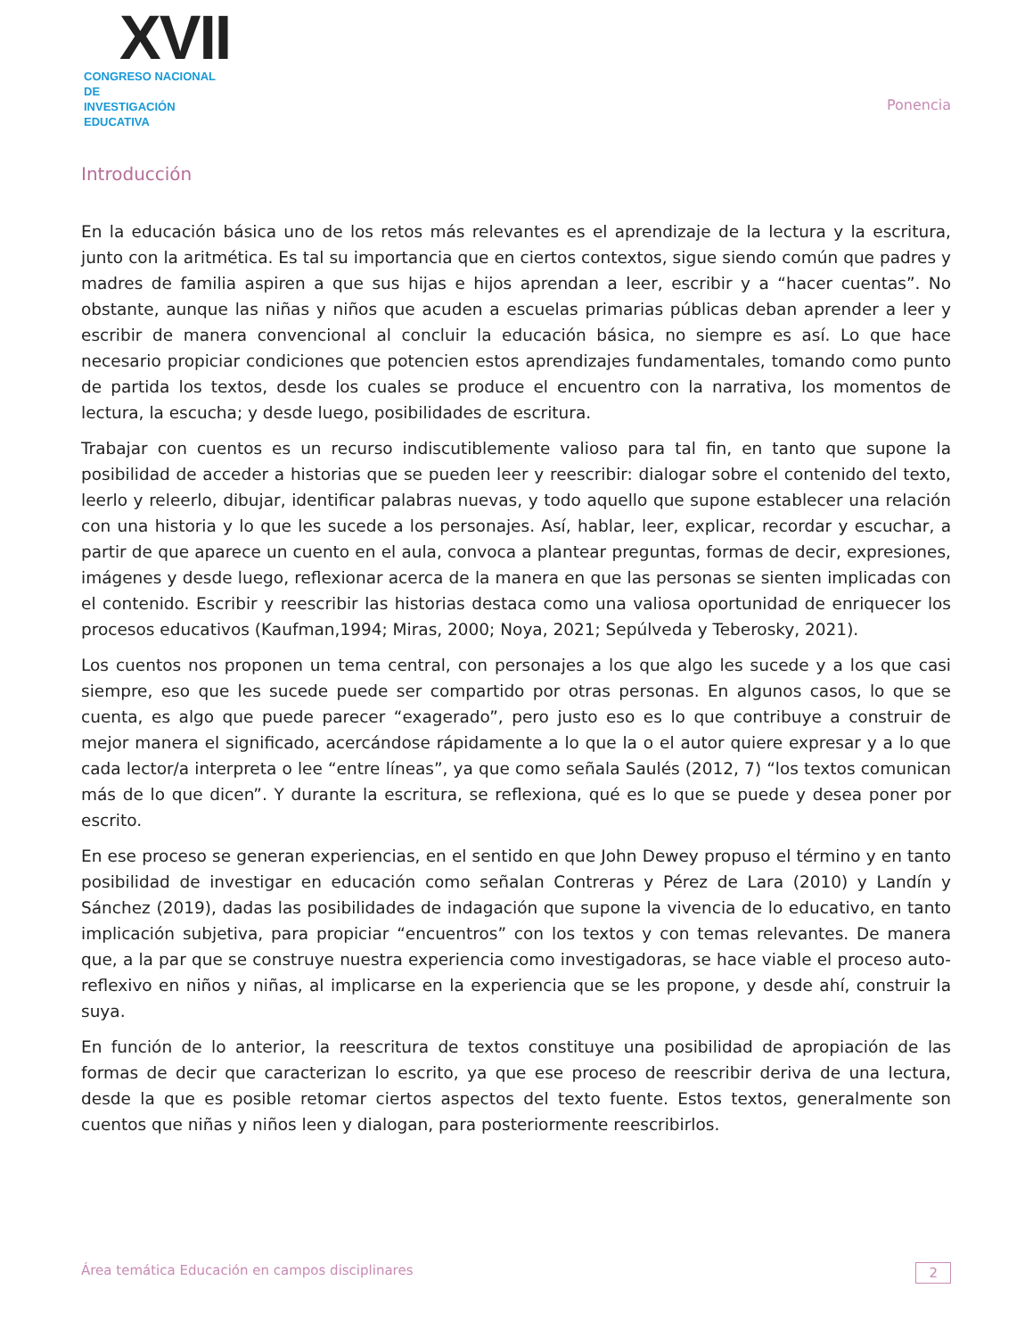XVII
CONGRESO NACIONAL DE
INVESTIGACIÓN EDUCATIVA
Ponencia
Introducción
En la educación básica uno de los retos más relevantes es el aprendizaje de la lectura y la escritura, junto con la aritmética. Es tal su importancia que en ciertos contextos, sigue siendo común que padres y madres de familia aspiren a que sus hijas e hijos aprendan a leer, escribir y a “hacer cuentas”. No obstante, aunque las niñas y niños que acuden a escuelas primarias públicas deban aprender a leer y escribir de manera convencional al concluir la educación básica, no siempre es así. Lo que hace necesario propiciar condiciones que potencien estos aprendizajes fundamentales, tomando como punto de partida los textos, desde los cuales se produce el encuentro con la narrativa, los momentos de lectura, la escucha; y desde luego, posibilidades de escritura.
Trabajar con cuentos es un recurso indiscutiblemente valioso para tal fin, en tanto que supone la posibilidad de acceder a historias que se pueden leer y reescribir: dialogar sobre el contenido del texto, leerlo y releerlo, dibujar, identificar palabras nuevas, y todo aquello que supone establecer una relación con una historia y lo que les sucede a los personajes. Así, hablar, leer, explicar, recordar y escuchar, a partir de que aparece un cuento en el aula, convoca a plantear preguntas, formas de decir, expresiones, imágenes y desde luego, reflexionar acerca de la manera en que las personas se sienten implicadas con el contenido. Escribir y reescribir las historias destaca como una valiosa oportunidad de enriquecer los procesos educativos (Kaufman,1994; Miras, 2000; Noya, 2021; Sepúlveda y Teberosky, 2021).
Los cuentos nos proponen un tema central, con personajes a los que algo les sucede y a los que casi siempre, eso que les sucede puede ser compartido por otras personas. En algunos casos, lo que se cuenta, es algo que puede parecer “exagerado”, pero justo eso es lo que contribuye a construir de mejor manera el significado, acercándose rápidamente a lo que la o el autor quiere expresar y a lo que cada lector/a interpreta o lee “entre líneas”, ya que como señala Saulés (2012, 7) “los textos comunican más de lo que dicen”. Y durante la escritura, se reflexiona, qué es lo que se puede y desea poner por escrito.
En ese proceso se generan experiencias, en el sentido en que John Dewey propuso el término y en tanto posibilidad de investigar en educación como señalan Contreras y Pérez de Lara (2010) y Landín y Sánchez (2019), dadas las posibilidades de indagación que supone la vivencia de lo educativo, en tanto implicación subjetiva, para propiciar “encuentros” con los textos y con temas relevantes. De manera que, a la par que se construye nuestra experiencia como investigadoras, se hace viable el proceso auto-reflexivo en niños y niñas, al implicarse en la experiencia que se les propone, y desde ahí, construir la suya.
En función de lo anterior, la reescritura de textos constituye una posibilidad de apropiación de las formas de decir que caracterizan lo escrito, ya que ese proceso de reescribir deriva de una lectura, desde la que es posible retomar ciertos aspectos del texto fuente. Estos textos, generalmente son cuentos que niñas y niños leen y dialogan, para posteriormente reescribirlos.
Área temática Educación en campos disciplinares 2